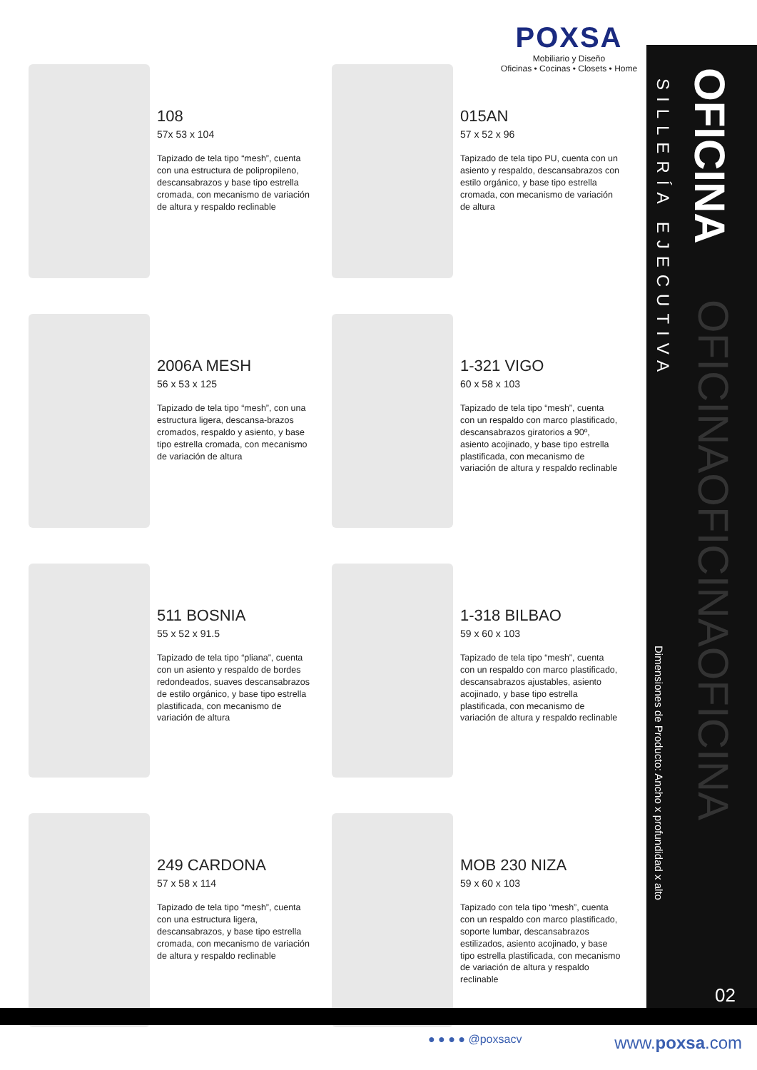POXSA
Mobiliario y Diseño
Oficinas • Cocinas • Closets • Home
OFICINA
SILLERÍA EJECUTIVA
Dimensiones de Producto: Ancho x profundidad x alto
OFICINAOFICINAOFICINA
02
108
57x 53 x 104
Tapizado de tela tipo “mesh”, cuenta con una estructura de polipropileno, descansabrazos y base tipo estrella cromada, con mecanismo de variación de altura y respaldo reclinable
015AN
57 x 52 x 96
Tapizado de tela tipo PU, cuenta con un asiento y respaldo, descansabrazos con estilo orgánico, y base tipo estrella cromada, con mecanismo de variación de altura
2006A MESH
56 x 53 x 125
Tapizado de tela tipo “mesh”, con una estructura ligera, descansa-brazos cromados, respaldo y asiento, y base tipo estrella cromada, con mecanismo de variación de altura
1-321 VIGO
60 x 58 x 103
Tapizado de tela tipo “mesh”, cuenta con un respaldo con marco plastificado, descansabrazos giratorios a 90º, asiento acojinado, y base tipo estrella plastificada, con mecanismo de variación de altura y respaldo reclinable
511 BOSNIA
55 x 52 x 91.5
Tapizado de tela tipo “pliana”, cuenta con un asiento y respaldo de bordes redondeados, suaves descansabrazos de estilo orgánico, y base tipo estrella plastificada, con mecanismo de variación de altura
1-318 BILBAO
59 x 60 x 103
Tapizado de tela tipo “mesh”, cuenta con un respaldo con marco plastificado, descansabrazos ajustables, asiento acojinado, y base tipo estrella plastificada, con mecanismo de variación de altura y respaldo reclinable
249 CARDONA
57 x 58 x 114
Tapizado de tela tipo “mesh”, cuenta con una estructura ligera, descansabrazos, y base tipo estrella cromada, con mecanismo de variación de altura y respaldo reclinable
MOB 230 NIZA
59 x 60 x 103
Tapizado con tela tipo “mesh”, cuenta con un respaldo con marco plastificado, soporte lumbar, descansabrazos estilizados, asiento acojinado, y base tipo estrella plastificada, con mecanismo de variación de altura y respaldo reclinable
● ● ● ● @poxsacv www.poxsa.com